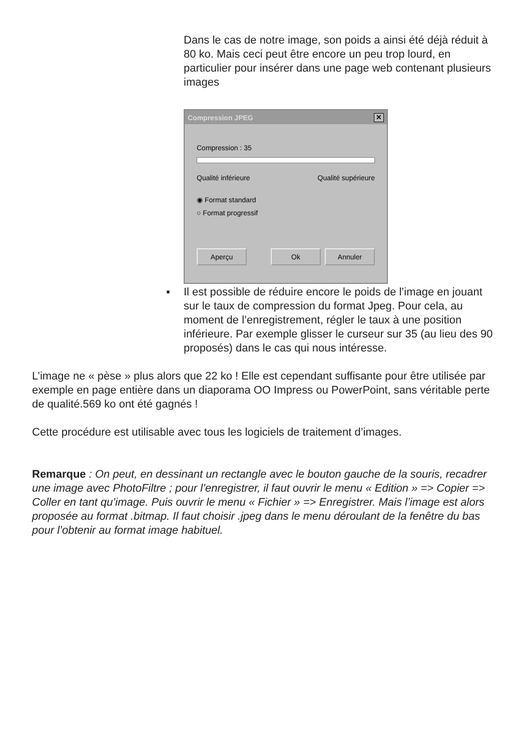Dans le cas de notre image, son poids a ainsi été déjà réduit à 80 ko. Mais ceci peut être encore un peu trop lourd, en particulier pour insérer dans une page web contenant plusieurs images
Compression JPEG ✕
Compression : 35
Qualité inférieure Qualité supérieure
◉ Format standard
○ Format progressif
Aperçu Ok Annuler
▪ Il est possible de réduire encore le poids de l’image en jouant sur le taux de compression du format Jpeg. Pour cela, au moment de l’enregistrement, régler le taux à une position inférieure. Par exemple glisser le curseur sur 35 (au lieu des 90 proposés) dans le cas qui nous intéresse.
L’image ne « pèse » plus alors que 22 ko ! Elle est cependant suffisante pour être utilisée par exemple en page entière dans un diaporama OO Impress ou PowerPoint, sans véritable perte de qualité.569 ko ont été gagnés !
Cette procédure est utilisable avec tous les logiciels de traitement d’images.
Remarque : On peut, en dessinant un rectangle avec le bouton gauche de la souris, recadrer une image avec PhotoFiltre ; pour l’enregistrer, il faut ouvrir le menu « Edition » => Copier => Coller en tant qu’image. Puis ouvrir le menu « Fichier » => Enregistrer. Mais l’image est alors proposée au format .bitmap. Il faut choisir .jpeg dans le menu déroulant de la fenêtre du bas pour l’obtenir au format image habituel.